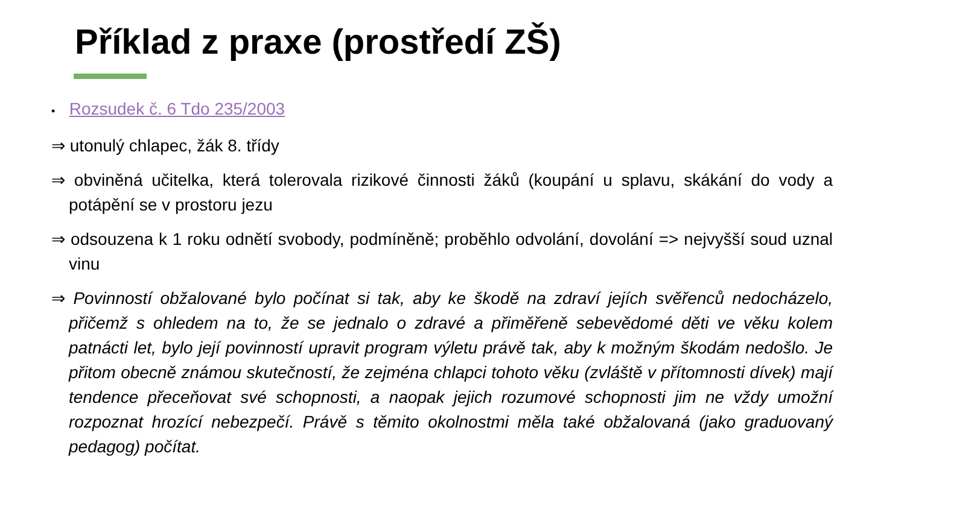Příklad z praxe (prostředí ZŠ)
• Rozsudek č. 6 Tdo 235/2003
⇒ utonulý chlapec, žák 8. třídy
⇒ obviněná učitelka, která tolerovala rizikové činnosti žáků (koupání u splavu, skákání do vody a potápění se v prostoru jezu
⇒ odsouzena k 1 roku odnětí svobody, podmíněně; proběhlo odvolání, dovolání => nejvyšší soud uznal vinu
⇒ Povinností obžalované bylo počínat si tak, aby ke škodě na zdraví jejích svěřenců nedocházelo, přičemž s ohledem na to, že se jednalo o zdravé a přiměřeně sebevědomé děti ve věku kolem patnácti let, bylo její povinností upravit program výletu právě tak, aby k možným škodám nedošlo. Je přitom obecně známou skutečností, že zejména chlapci tohoto věku (zvláště v přítomnosti dívek) mají tendence přeceňovat své schopnosti, a naopak jejich rozumové schopnosti jim ne vždy umožní rozpoznat hrozící nebezpečí. Právě s těmito okolnostmi měla také obžalovaná (jako graduovaný pedagog) počítat.